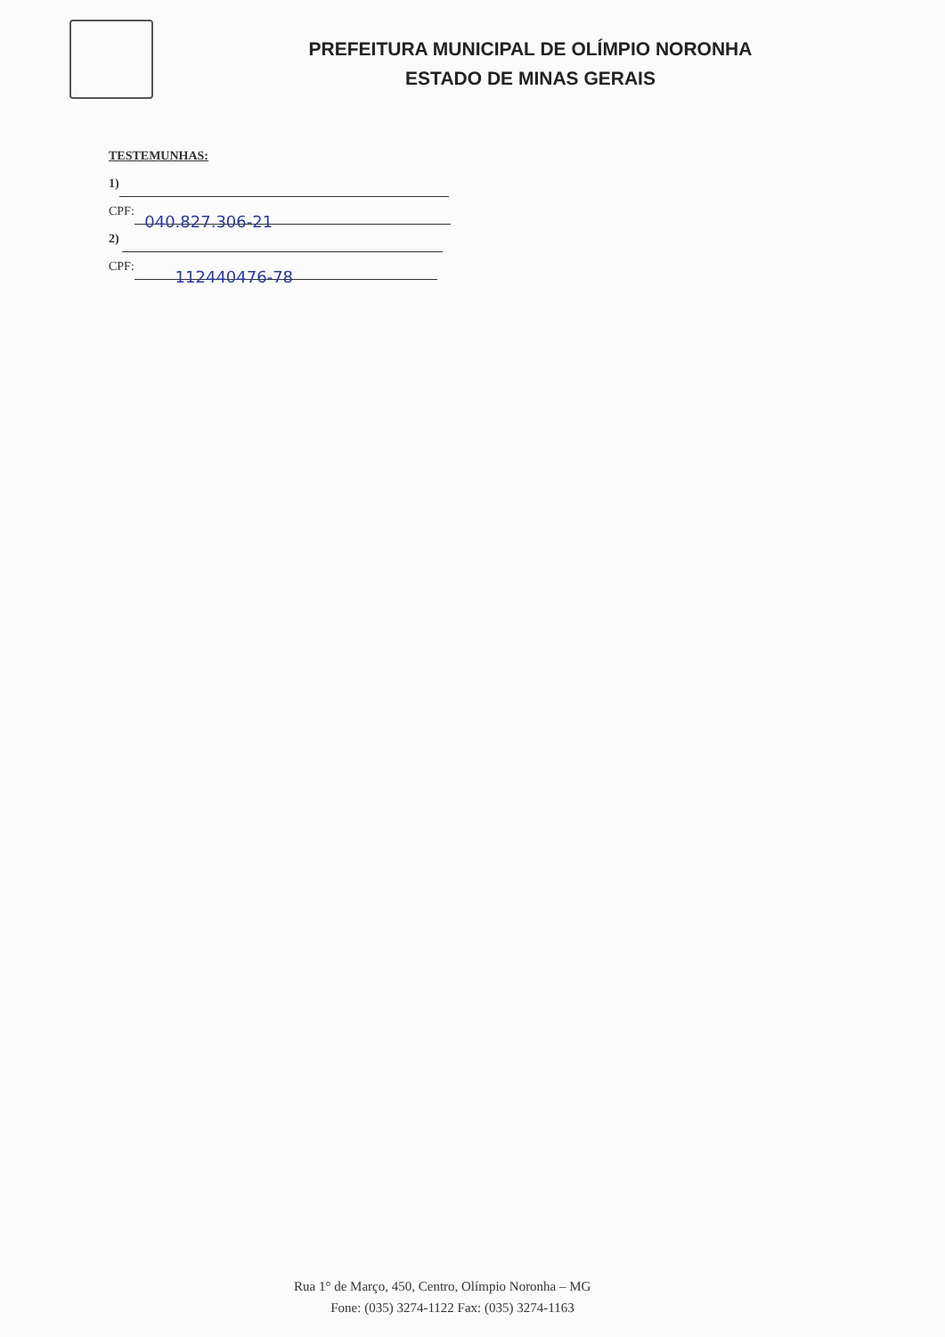PREFEITURA MUNICIPAL DE OLÍMPIO NORONHA
ESTADO DE MINAS GERAIS
TESTEMUNHAS:
1)
CPF: 040.827.306-21
2)
CPF: 112440476-78
Rua 1° de Março, 450, Centro, Olímpio Noronha – MG
Fone: (035) 3274-1122 Fax: (035) 3274-1163